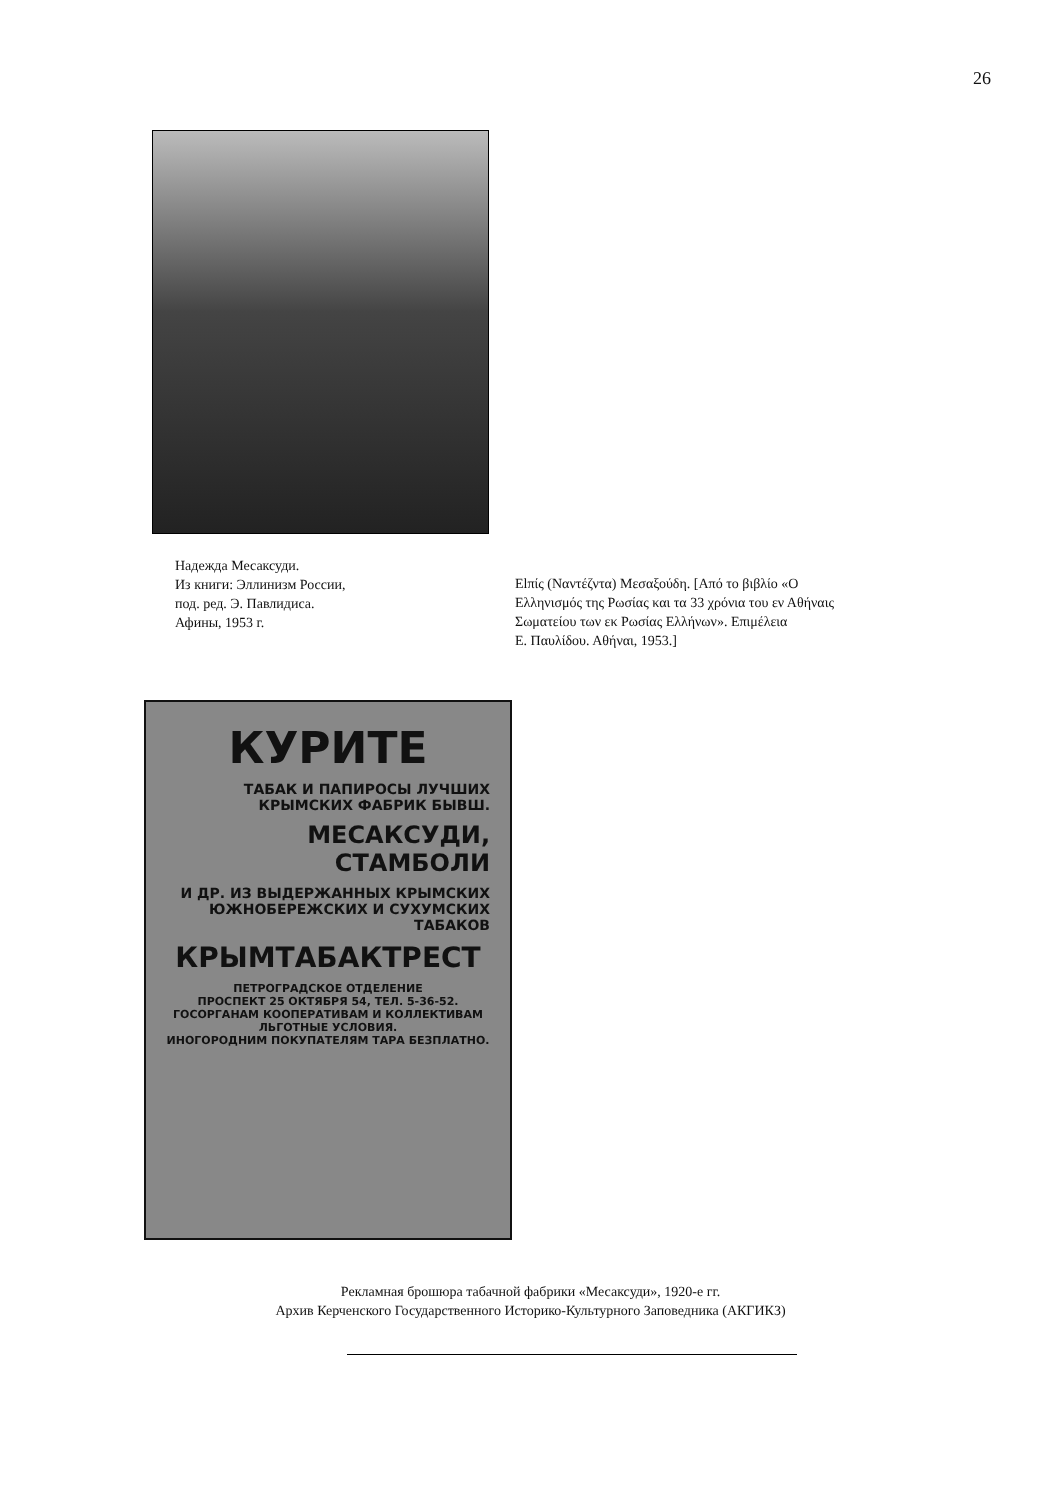26
Надежда Месаксуди.
Из книги: Эллинизм России,
под. ред. Э. Павлидиса.
Афины, 1953 г.
Elπίς (Ναντέζντα) Μεσαξούδη. [Από το βιβλίο «Ο Ελληνισμός της Ρωσίας και τα 33 χρόνια του εν Αθήναις Σωματείου των εκ Ρωσίας Ελλήνων». Επιμέλεια
Ε. Παυλίδου. Αθήναι, 1953.]
КУРИТЕ
ТАБАК И ПАПИРОСЫ ЛУЧШИХ КРЫМСКИХ ФАБРИК БЫВШ.
МЕСАКСУДИ, СТАМБОЛИ
И ДР. ИЗ ВЫДЕРЖАННЫХ КРЫМСКИХ ЮЖНОБЕРЕЖСКИХ И СУХУМСКИХ ТАБАКОВ
КРЫМТАБАКТРЕСТ
ПЕТРОГРАДСКОЕ ОТДЕЛЕНИЕ
ПРОСПЕКТ 25 ОКТЯБРЯ 54, ТЕЛ. 5-36-52.
ГОСОРГАНАМ КООПЕРАТИВАМ И КОЛЛЕКТИВАМ ЛЬГОТНЫЕ УСЛОВИЯ.
ИНОГОРОДНИМ ПОКУПАТЕЛЯМ ТАРА БЕЗПЛАТНО.
Рекламная брошюра табачной фабрики «Месаксуди», 1920-е гг.
Архив Керченского Государственного Историко-Культурного Заповедника (АКГИКЗ)